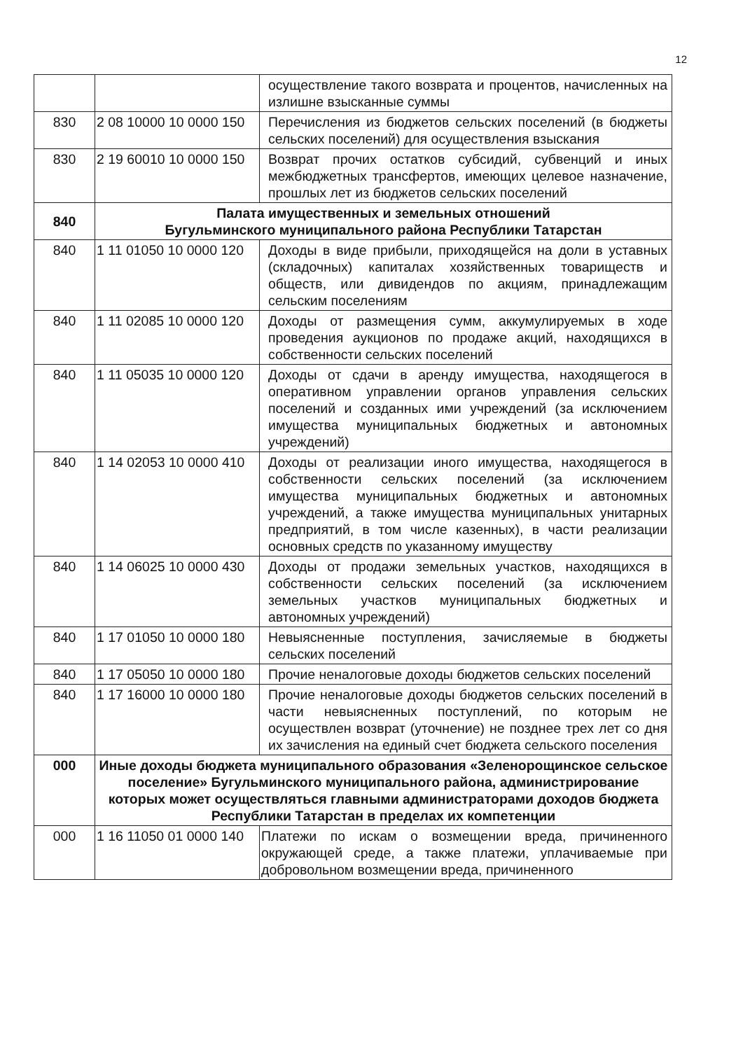12
| | | осуществление такого возврата и процентов, начисленных на излишне взысканные суммы |
| 830 | 2 08 10000 10 0000 150 | Перечисления из бюджетов сельских поселений (в бюджеты сельских поселений) для осуществления взыскания |
| 830 | 2 19 60010 10 0000 150 | Возврат прочих остатков субсидий, субвенций и иных межбюджетных трансфертов, имеющих целевое назначение, прошлых лет из бюджетов сельских поселений |
| 840 | Палата имущественных и земельных отношений Бугульминского муниципального района Республики Татарстан | |
| 840 | 1 11 01050 10 0000 120 | Доходы в виде прибыли, приходящейся на доли в уставных (складочных) капиталах хозяйственных товариществ и обществ, или дивидендов по акциям, принадлежащим сельским поселениям |
| 840 | 1 11 02085 10 0000 120 | Доходы от размещения сумм, аккумулируемых в ходе проведения аукционов по продаже акций, находящихся в собственности сельских поселений |
| 840 | 1 11 05035 10 0000 120 | Доходы от сдачи в аренду имущества, находящегося в оперативном управлении органов управления сельских поселений и созданных ими учреждений (за исключением имущества муниципальных бюджетных и автономных учреждений) |
| 840 | 1 14 02053 10 0000 410 | Доходы от реализации иного имущества, находящегося в собственности сельских поселений (за исключением имущества муниципальных бюджетных и автономных учреждений, а также имущества муниципальных унитарных предприятий, в том числе казенных), в части реализации основных средств по указанному имуществу |
| 840 | 1 14 06025 10 0000 430 | Доходы от продажи земельных участков, находящихся в собственности сельских поселений (за исключением земельных участков муниципальных бюджетных и автономных учреждений) |
| 840 | 1 17 01050 10 0000 180 | Невыясненные поступления, зачисляемые в бюджеты сельских поселений |
| 840 | 1 17 05050 10 0000 180 | Прочие неналоговые доходы бюджетов сельских поселений |
| 840 | 1 17 16000 10 0000 180 | Прочие неналоговые доходы бюджетов сельских поселений в части невыясненных поступлений, по которым не осуществлен возврат (уточнение) не позднее трех лет со дня их зачисления на единый счет бюджета сельского поселения |
| 000 | Иные доходы бюджета муниципального образования «Зеленорощинское сельское поселение» Бугульминского муниципального района, администрирование которых может осуществляться главными администраторами доходов бюджета Республики Татарстан в пределах их компетенции | |
| 000 | 1 16 11050 01 0000 140 | Платежи по искам о возмещении вреда, причиненного окружающей среде, а также платежи, уплачиваемые при добровольном возмещении вреда, причиненного |